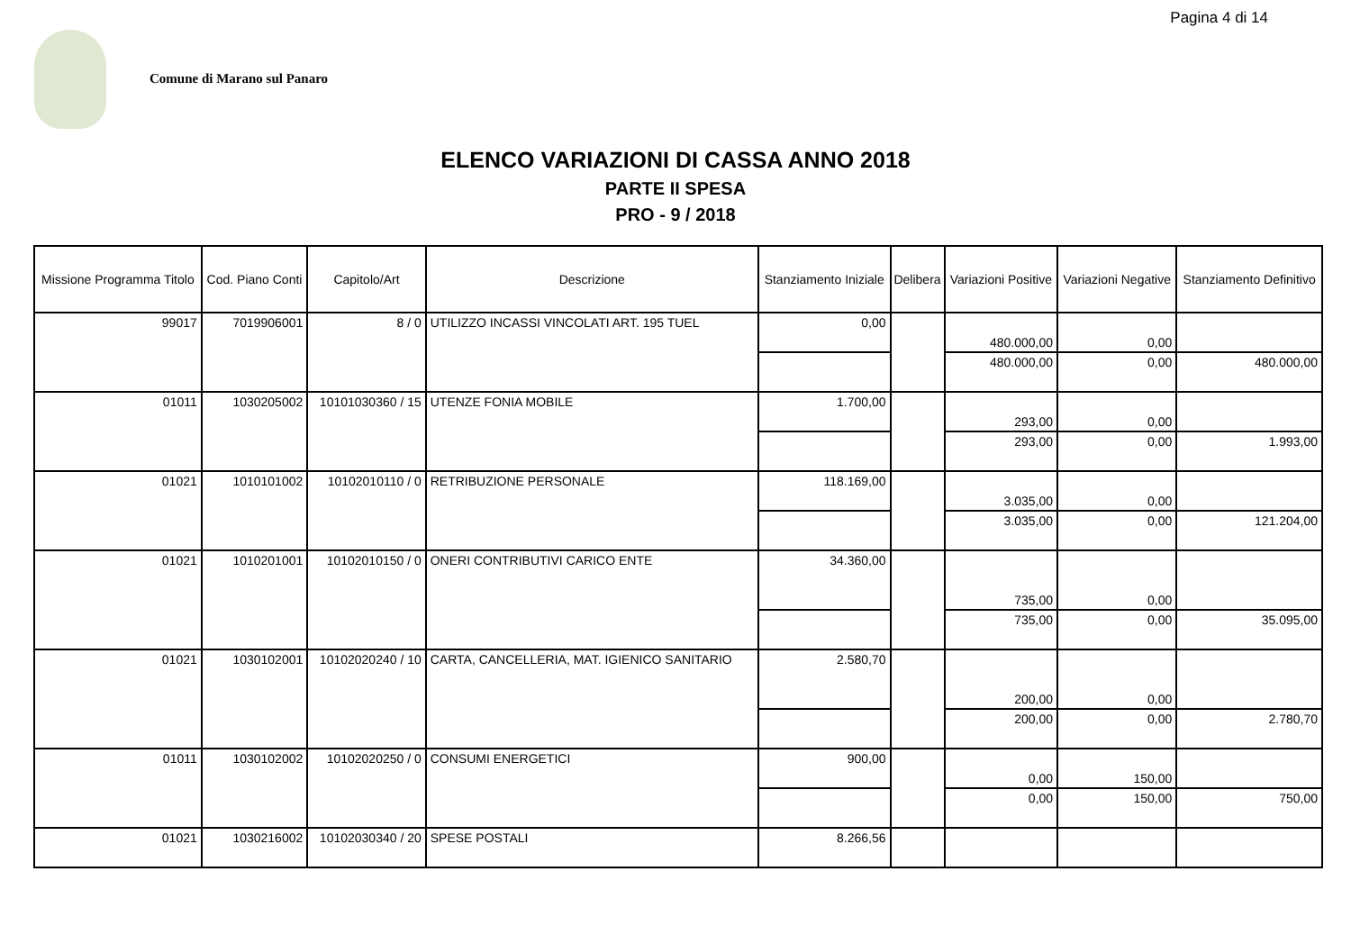Pagina 4 di 14
Comune di Marano sul Panaro
ELENCO VARIAZIONI DI CASSA ANNO 2018
PARTE II SPESA
PRO - 9 / 2018
| Missione Programma Titolo | Cod. Piano Conti | Capitolo/Art | Descrizione | Stanziamento Iniziale | Delibera | Variazioni Positive | Variazioni Negative | Stanziamento Definitivo |
| --- | --- | --- | --- | --- | --- | --- | --- | --- |
| 99017 | 7019906001 | 8 / 0 | UTILIZZO INCASSI VINCOLATI ART. 195 TUEL | 0,00 | | 480.000,00 | 0,00 | |
| | | | | | | 480.000,00 | 0,00 | 480.000,00 |
| 01011 | 1030205002 | 10101030360 / 15 | UTENZE FONIA MOBILE | 1.700,00 | | 293,00 | 0,00 | |
| | | | | | | 293,00 | 0,00 | 1.993,00 |
| 01021 | 1010101002 | 10102010110 / 0 | RETRIBUZIONE PERSONALE | 118.169,00 | | 3.035,00 | 0,00 | |
| | | | | | | 3.035,00 | 0,00 | 121.204,00 |
| 01021 | 1010201001 | 10102010150 / 0 | ONERI CONTRIBUTIVI CARICO ENTE | 34.360,00 | | 735,00 | 0,00 | |
| | | | | | | 735,00 | 0,00 | 35.095,00 |
| 01021 | 1030102001 | 10102020240 / 10 | CARTA, CANCELLERIA, MAT. IGIENICO SANITARIO | 2.580,70 | | 200,00 | 0,00 | |
| | | | | | | 200,00 | 0,00 | 2.780,70 |
| 01011 | 1030102002 | 10102020250 / 0 | CONSUMI ENERGETICI | 900,00 | | 0,00 | 150,00 | |
| | | | | | | 0,00 | 150,00 | 750,00 |
| 01021 | 1030216002 | 10102030340 / 20 | SPESE POSTALI | 8.266,56 | | | | |